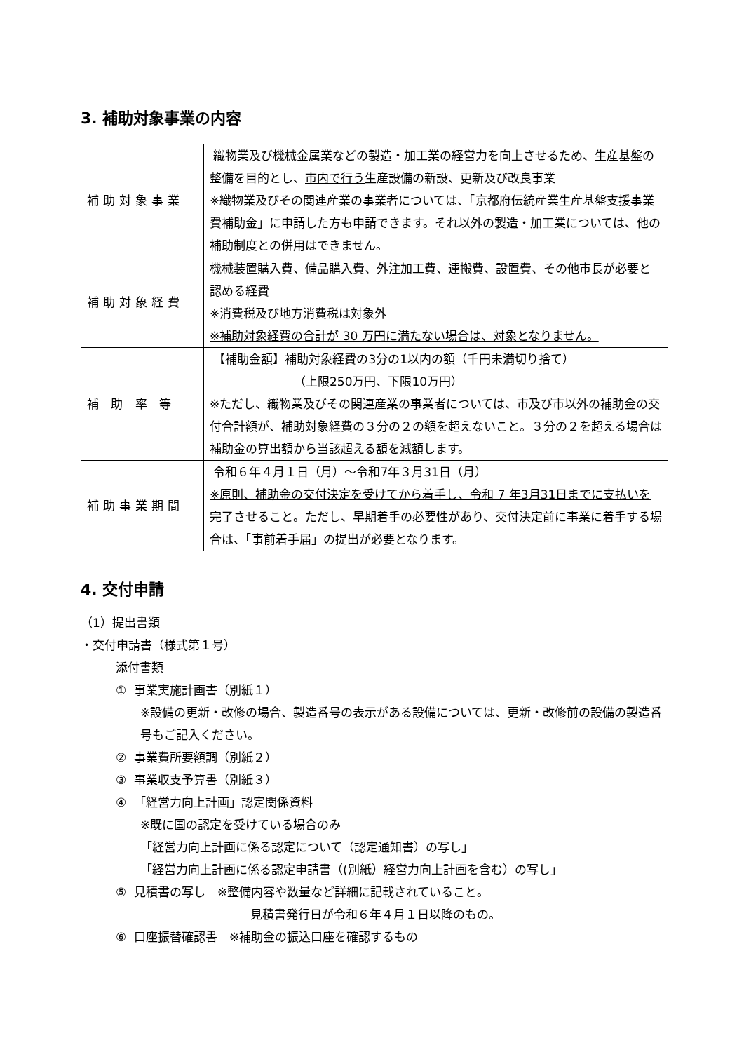3. 補助対象事業の内容
| 補助対象事業 | 織物業及び機械金属業などの製造・加工業の経営力を向上させるため、生産基盤の整備を目的とし、 市内で行う 生産設備の新設、更新及び改良事業 ※織物業及びその関連産業の事業者については、「京都府伝統産業生産基盤支援事業費補助金」に申請した方も申請できます。それ以外の製造・加工業については、他の補助制度との併用はできません。 |
| 補助対象経費 | 機械装置購入費、備品購入費、外注加工費、運搬費、設置費、その他市長が必要と認める経費 ※消費税及び地方消費税は対象外 ※補助対象経費の合計が 30 万円に満たない場合は、対象となりません。 |
| 補 助 率 等 | 【補助金額】補助対象経費の3分の1以内の額（千円未満切り捨て） （上限250万円、下限10万円） ※ただし、織物業及びその関連産業の事業者については、市及び市以外の補助金の交付合計額が、補助対象経費の３分の２の額を超えないこと。３分の２を超える場合は補助金の算出額から当該超える額を減額します。 |
| 補助事業期間 | 令和６年４月１日（月）～令和7年３月31日（月） ※原則、補助金の交付決定を受けてから着手し、令和 7 年3月31日までに支払いを完了させること。 ただし、早期着手の必要性があり、交付決定前に事業に着手する場合は、「事前着手届」の提出が必要となります。 |
4. 交付申請
（1）提出書類
・交付申請書（様式第１号）
添付書類
① 事業実施計画書（別紙１）
※設備の更新・改修の場合、製造番号の表示がある設備については、更新・改修前の設備の製造番号もご記入ください。
② 事業費所要額調（別紙２）
③ 事業収支予算書（別紙３）
④ 「経営力向上計画」認定関係資料
※既に国の認定を受けている場合のみ
「経営力向上計画に係る認定について（認定通知書）の写し」
「経営力向上計画に係る認定申請書（(別紙）経営力向上計画を含む）の写し」
⑤ 見積書の写し　※整備内容や数量など詳細に記載されていること。
見積書発行日が令和６年４月１日以降のもの。
⑥ 口座振替確認書　※補助金の振込口座を確認するもの